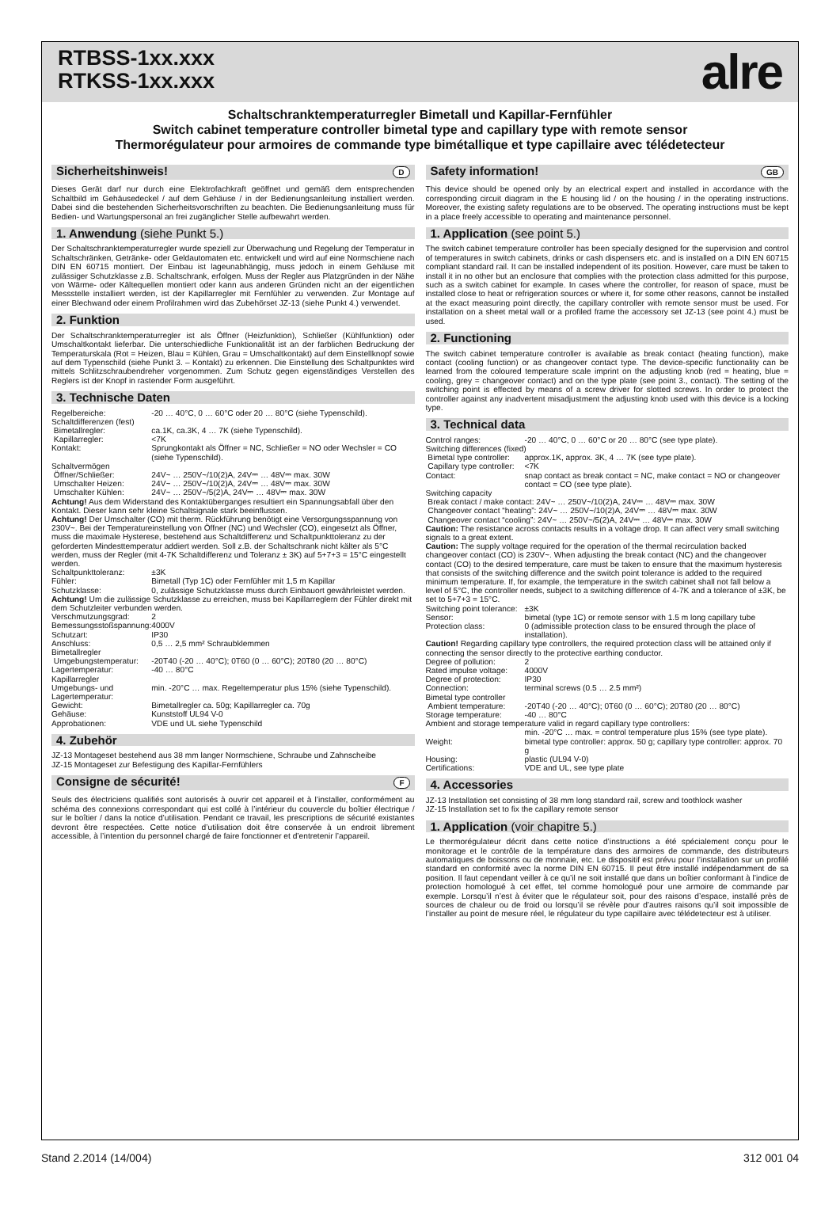RTBSS-1xx.xxx
RTKSS-1xx.xxx
alre
Schaltschranktemperaturregler Bimetall und Kapillar-Fernfühler
Switch cabinet temperature controller bimetal type and capillary type with remote sensor
Thermorégulateur pour armoires de commande type bimétallique et type capillaire avec télédetecteur
Sicherheitshinweis! D
Dieses Gerät darf nur durch eine Elektrofachkraft geöffnet und gemäß dem entsprechenden Schaltbild im Gehäusedeckel / auf dem Gehäuse / in der Bedienungsanleitung installiert werden. Dabei sind die bestehenden Sicherheitsvorschriften zu beachten. Die Bedienungsanleitung muss für Bedien- und Wartungspersonal an frei zugänglicher Stelle aufbewahrt werden.
1. Anwendung (siehe Punkt 5.)
Der Schaltschranktemperaturregler wurde speziell zur Überwachung und Regelung der Temperatur in Schaltschränken, Getränke- oder Geldautomaten etc. entwickelt und wird auf eine Normschiene nach DIN EN 60715 montiert. Der Einbau ist lageunabhängig, muss jedoch in einem Gehäuse mit zulässiger Schutzklasse z.B. Schaltschrank, erfolgen. Muss der Regler aus Platzgründen in der Nähe von Wärme- oder Kältequellen montiert oder kann aus anderen Gründen nicht an der eigentlichen Messstelle installiert werden, ist der Kapillarregler mit Fernfühler zu verwenden. Zur Montage auf einer Blechwand oder einem Profilrahmen wird das Zubehörset JZ-13 (siehe Punkt 4.) verwendet.
2. Funktion
Der Schaltschranktemperaturregler ist als Öffner (Heizfunktion), Schließer (Kühlfunktion) oder Umschaltkontakt lieferbar. Die unterschiedliche Funktionalität ist an der farblichen Bedruckung der Temperaturskala (Rot = Heizen, Blau = Kühlen, Grau = Umschaltkontakt) auf dem Einstellknopf sowie auf dem Typenschild (siehe Punkt 3. – Kontakt) zu erkennen. Die Einstellung des Schaltpunktes wird mittels Schlitzschraubendreher vorgenommen. Zum Schutz gegen eigenständiges Verstellen des Reglers ist der Knopf in rastender Form ausgeführt.
3. Technische Daten
| Regelbereiche: | -20 … 40°C, 0 … 60°C oder 20 … 80°C (siehe Typenschild). |
| Schaltdifferenzen (fest) | |
| Bimetallregler: | ca.1K, ca.3K, 4 … 7K (siehe Typenschild). |
| Kapillarregler: | <7K |
| Kontakt: | Sprungkontakt als Öffner = NC, Schließer = NO oder Wechsler = CO (siehe Typenschild). |
| Schaltvermögen | |
| Öffner/Schließer: | 24V~ … 250V~/10(2)A, 24V⎓ … 48V⎓ max. 30W |
| Umschalter Heizen: | 24V~ … 250V~/10(2)A, 24V⎓ … 48V⎓ max. 30W |
| Umschalter Kühlen: | 24V~ … 250V~/5(2)A, 24V⎓ … 48V⎓ max. 30W |
| Achtung! Aus dem Widerstand des Kontaktüberganges resultiert ein Spannungsabfall über den Kontakt. Dieser kann sehr kleine Schaltsignale stark beeinflussen. Achtung! Der Umschalter (CO) mit therm. Rückführung benötigt eine Versorgungsspannung von 230V~. Bei der Temperatureinstellung von Öffner (NC) und Wechsler (CO), eingesetzt als Öffner, muss die maximale Hysterese, bestehend aus Schaltdifferenz und Schaltpunkttoleranz zu der geforderten Mindesttemperatur addiert werden. Soll z.B. der Schaltschrank nicht kälter als 5°C werden, muss der Regler (mit 4-7K Schaltdifferenz und Toleranz ± 3K) auf 5+7+3 = 15°C eingestellt werden. | |
| Schaltpunkttoleranz: | ±3K |
| Fühler: | Bimetall (Typ 1C) oder Fernfühler mit 1,5 m Kapillar |
| Schutzklasse: | 0, zulässige Schutzklasse muss durch Einbauort gewährleistet werden. |
| Achtung! Um die zulässige Schutzklasse zu erreichen, muss bei Kapillarreglern der Fühler direkt mit dem Schutzleiter verbunden werden. | |
| Verschmutzungsgrad: | 2 |
| Bemessungsstoßspannung: | 4000V |
| Schutzart: | IP30 |
| Anschluss: | 0,5 … 2,5 mm² Schraubklemmen |
| Bimetallregler | |
| Umgebungstemperatur: | -20T40 (-20 … 40°C); 0T60 (0 … 60°C); 20T80 (20 … 80°C) |
| Lagertemperatur: | -40 … 80°C |
| Kapillarregler | |
| Umgebungs- und Lagertemperatur: | min. -20°C … max. Regeltemperatur plus 15% (siehe Typenschild). |
| Gewicht: | Bimetallregler ca. 50g; Kapillarregler ca. 70g |
| Gehäuse: | Kunststoff UL94 V-0 |
| Approbationen: | VDE und UL siehe Typenschild |
4. Zubehör
JZ-13 Montageset bestehend aus 38 mm langer Normschiene, Schraube und Zahnscheibe
JZ-15 Montageset zur Befestigung des Kapillar-Fernfühlers
Consigne de sécurité! F
Seuls des électriciens qualifiés sont autorisés à ouvrir cet appareil et à l’installer, conformément au schéma des connexions correspondant qui est collé à l’intérieur du couvercle du boîtier électrique / sur le boîtier / dans la notice d’utilisation. Pendant ce travail, les prescriptions de sécurité existantes devront être respectées. Cette notice d’utilisation doit être conservée à un endroit librement accessible, à l’intention du personnel chargé de faire fonctionner et d’entretenir l’appareil.
Safety information! GB
This device should be opened only by an electrical expert and installed in accordance with the corresponding circuit diagram in the E housing lid / on the housing / in the operating instructions. Moreover, the existing safety regulations are to be observed. The operating instructions must be kept in a place freely accessible to operating and maintenance personnel.
1. Application (see point 5.)
The switch cabinet temperature controller has been specially designed for the supervision and control of temperatures in switch cabinets, drinks or cash dispensers etc. and is installed on a DIN EN 60715 compliant standard rail. It can be installed independent of its position. However, care must be taken to install it in no other but an enclosure that complies with the protection class admitted for this purpose, such as a switch cabinet for example. In cases where the controller, for reason of space, must be installed close to heat or refrigeration sources or where it, for some other reasons, cannot be installed at the exact measuring point directly, the capillary controller with remote sensor must be used. For installation on a sheet metal wall or a profiled frame the accessory set JZ-13 (see point 4.) must be used.
2. Functioning
The switch cabinet temperature controller is available as break contact (heating function), make contact (cooling function) or as changeover contact type. The device-specific functionality can be learned from the coloured temperature scale imprint on the adjusting knob (red = heating, blue = cooling, grey = changeover contact) and on the type plate (see point 3., contact). The setting of the switching point is effected by means of a screw driver for slotted screws. In order to protect the controller against any inadvertent misadjustment the adjusting knob used with this device is a locking type.
3. Technical data
| Control ranges: | -20 … 40°C, 0 … 60°C or 20 … 80°C (see type plate). |
| Switching differences (fixed) | |
| Bimetal type controller: | approx.1K, approx. 3K, 4 … 7K (see type plate). |
| Capillary type controller: | <7K |
| Contact: | snap contact as break contact = NC, make contact = NO or changeover contact = CO (see type plate). |
| Switching capacity Break contact / make contact: 24V~ … 250V~/10(2)A, 24V⎓ … 48V⎓ max. 30W Changeover contact “heating”: 24V~ … 250V~/10(2)A, 24V⎓ … 48V⎓ max. 30W Changeover contact “cooling”: 24V~ … 250V~/5(2)A, 24V⎓ … 48V⎓ max. 30W Caution: The resistance across contacts results in a voltage drop. It can affect very small switching signals to a great extent. Caution: The supply voltage required for the operation of the thermal recirculation backed changeover contact (CO) is 230V~. When adjusting the break contact (NC) and the changeover contact (CO) to the desired temperature, care must be taken to ensure that the maximum hysteresis that consists of the switching difference and the switch point tolerance is added to the required minimum temperature. If, for example, the temperature in the switch cabinet shall not fall below a level of 5°C, the controller needs, subject to a switching difference of 4-7K and a tolerance of ±3K, be set to 5+7+3 = 15°C. | |
| Switching point tolerance: | ±3K |
| Sensor: | bimetal (type 1C) or remote sensor with 1.5 m long capillary tube |
| Protection class: | 0 (admissible protection class to be ensured through the place of installation). |
| Caution! Regarding capillary type controllers, the required protection class will be attained only if connecting the sensor directly to the protective earthing conductor. | |
| Degree of pollution: | 2 |
| Rated impulse voltage: | 4000V |
| Degree of protection: | IP30 |
| Connection: | terminal screws (0.5 … 2.5 mm²) |
| Bimetal type controller | |
| Ambient temperature: | -20T40 (-20 … 40°C); 0T60 (0 … 60°C); 20T80 (20 … 80°C) |
| Storage temperature: | -40 … 80°C |
| Ambient and storage temperature valid in regard capillary type controllers: | |
| | min. -20°C … max. = control temperature plus 15% (see type plate). |
| Weight: | bimetal type controller: approx. 50 g; capillary type controller: approx. 70 g |
| Housing: | plastic (UL94 V-0) |
| Certifications: | VDE and UL, see type plate |
4. Accessories
JZ-13 Installation set consisting of 38 mm long standard rail, screw and toothlock washer
JZ-15 Installation set to fix the capillary remote sensor
1. Application (voir chapitre 5.)
Le thermorégulateur décrit dans cette notice d’instructions a été spécialement conçu pour le monitorage et le contrôle de la température dans des armoires de commande, des distributeurs automatiques de boissons ou de monnaie, etc. Le dispositif est prévu pour l’installation sur un profilé standard en conformité avec la norme DIN EN 60715. Il peut être installé indépendamment de sa position. Il faut cependant veiller à ce qu’il ne soit installé que dans un boîtier conformant à l’indice de protection homologué à cet effet, tel comme homologué pour une armoire de commande par exemple. Lorsqu’il n’est à éviter que le régulateur soit, pour des raisons d’espace, installé près de sources de chaleur ou de froid ou lorsqu’il se révèle pour d’autres raisons qu’il soit impossible de l’installer au point de mesure réel, le régulateur du type capillaire avec télédetecteur est à utiliser.
Stand 2.2014 (14/004) 312 001 04